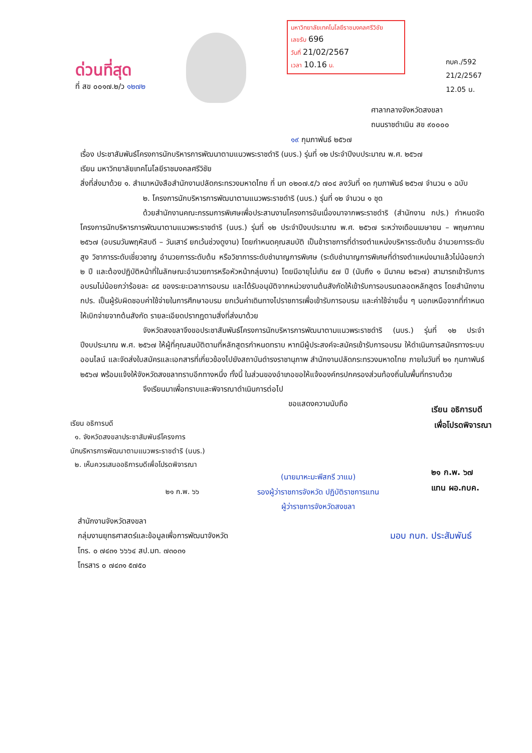ด่วนที่สุด
ที่ สข ๐๐๑๗.๒/ว ๑๒๗๒
มหาวิทยาลัยเทคโนโลยีราชมงคลศรีวิชัย
เลขรับ 696
วันที่ 21/02/2567
เวลา 10.16 น.
กบค./592
21/2/2567
12.05 น.
ศาลากลางจังหวัดสงขลา
ถนนราชดำเนิน สข ๙๐๐๐๐
๑๙ กุมภาพันธ์ ๒๕๖๗
เรื่อง ประชาสัมพันธ์โครงการนักบริหารการพัฒนาตามแนวพระราชดำริ (นบร.) รุ่นที่ ๑๒ ประจำปีงบประมาณ พ.ศ. ๒๕๖๗
เรียน มหาวิทยาลัยเทคโนโลยีราชมงคลศรีวิชัย
สิ่งที่ส่งมาด้วย ๑. สำเนาหนังสือสำนักงานปลัดกระทรวงมหาดไทย ที่ มท ๐๒๐๗.๕/ว ๗๐๔ ลงวันที่ ๑๓ กุมภาพันธ์ ๒๕๖๗ จำนวน ๑ ฉบับ
๒. โครงการนักบริหารการพัฒนาตามแนวพระราชดำริ (นบร.) รุ่นที่ ๑๒ จำนวน ๑ ชุด
ด้วยสำนักงานคณะกรรมการพิเศษเพื่อประสานงานโครงการอันเนื่องมาจากพระราชดำริ (สำนักงาน กปร.) กำหนดจัดโครงการนักบริหารการพัฒนาตามแนวพระราชดำริ (นบร.) รุ่นที่ ๑๒ ประจำปีงบประมาณ พ.ศ. ๒๕๖๗ ระหว่างเดือนเมษายน – พฤษภาคม ๒๕๖๗ (อบรมวันพฤหัสบดี – วันเสาร์ ยกเว้นช่วงดูงาน) โดยกำหนดคุณสมบัติ เป็นข้าราชการที่ดำรงตำแหน่งบริหารระดับต้น อำนวยการระดับสูง วิชาการระดับเชี่ยวชาญ อำนวยการระดับต้น หรือวิชาการระดับชำนาญการพิเศษ (ระดับชำนาญการพิเศษที่ดำรงตำแหน่งมาแล้วไม่น้อยกว่า ๒ ปี และต้องปฏิบัติหน้าที่ในลักษณะอำนวยการหรือหัวหน้ากลุ่มงาน) โดยมีอายุไม่เกิน ๕๗ ปี (นับถึง ๑ มีนาคม ๒๕๖๗) สามารถเข้ารับการอบรมไม่น้อยกว่าร้อยละ ๘๕ ของระยะเวลาการอบรม และได้รับอนุมัติจากหน่วยงานต้นสังกัดให้เข้ารับการอบรมตลอดหลักสูตร โดยสำนักงาน กปร. เป็นผู้รับผิดชอบค่าใช้จ่ายในการศึกษาอบรม ยกเว้นค่าเดินทางไปราชการเพื่อเข้ารับการอบรม และค่าใช้จ่ายอื่น ๆ นอกเหนือจากที่กำหนดให้เบิกจ่ายจากต้นสังกัด รายละเอียดปรากฏตามสิ่งที่ส่งมาด้วย
จังหวัดสงขลาจึงขอประชาสัมพันธ์โครงการนักบริหารการพัฒนาตามแนวพระราชดำริ (นบร.) รุ่นที่ ๑๒ ประจำปีงบประมาณ พ.ศ. ๒๕๖๗ ให้ผู้ที่คุณสมบัติตามที่หลักสูตรกำหนดทราบ หากมีผู้ประสงค์จะสมัครเข้ารับการอบรม ให้ดำเนินการสมัครทางระบบออนไลน์ และจัดส่งใบสมัครและเอกสารที่เกี่ยวข้องไปยังสถาบันดำรงราชานุภาพ สำนักงานปลัดกระทรวงมหาดไทย ภายในวันที่ ๒๑ กุมภาพันธ์ ๒๕๖๗ พร้อมแจ้งให้จังหวัดสงขลาทราบอีกทางหนึ่ง ทั้งนี้ ในส่วนของอำเภอขอให้แจ้งองค์กรปกครองส่วนท้องถิ่นในพื้นที่ทราบด้วย
จึงเรียนมาเพื่อทราบและพิจารณาดำเนินการต่อไป
เรียน อธิการบดี
๑. จังหวัดสงขลาประชาสัมพันธ์โครงการ
นักบริหารการพัฒนาตามแนวพระราชดำริ (นบร.)
๒. เห็นควรเสนออธิการบดีเพื่อโปรดพิจารณา
๒๑ ก.พ. ๖๖
ขอแสดงความนับถือ
(นายมาหะมะพีสกรี วาแม)
รองผู้ว่าราชการจังหวัด ปฏิบัติราชการแทน
ผู้ว่าราชการจังหวัดสงขลา
เรียน อธิการบดี
เพื่อโปรดพิจารณา
๒๑ ก.พ. ๖๗
แทน ผอ.กบค.
สำนักงานจังหวัดสงขลา
กลุ่มงานยุทธศาสตร์และข้อมูลเพื่อการพัฒนาจังหวัด
โทร. ๐ ๗๔๓๑ ๖๖๖๔ สป.มท. ๗๓๐๓๑
โทรสาร ๐ ๗๔๓๑ ๕๗๕๐
มอบ กบก. ประสัมพันธ์